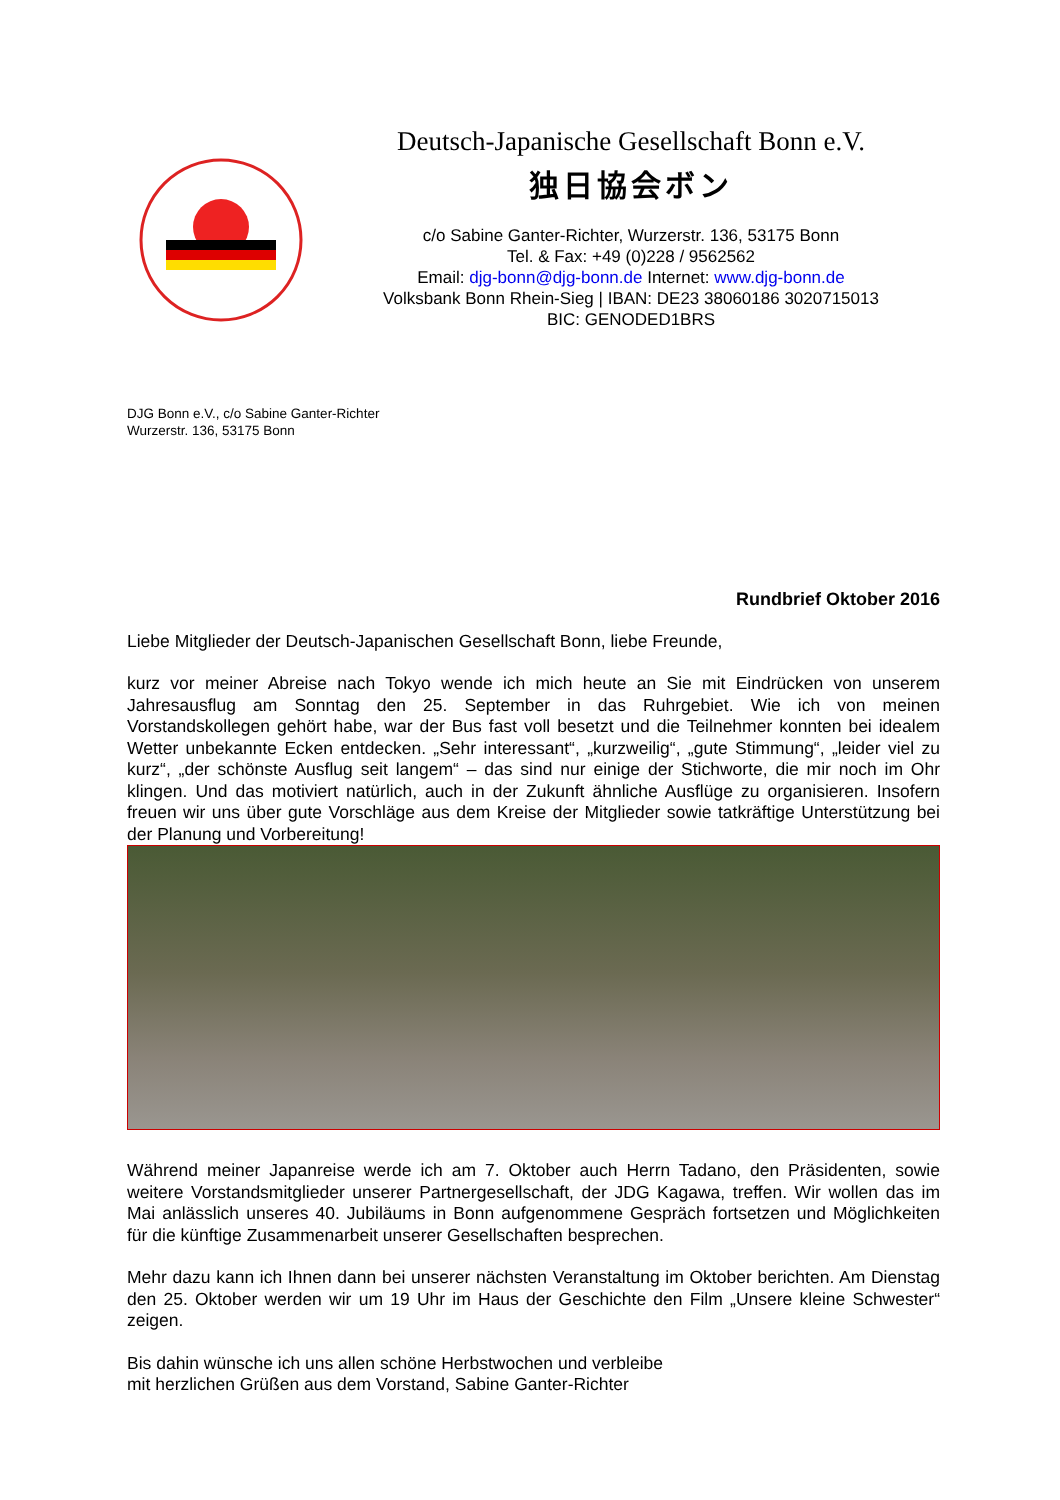Deutsch-Japanische Gesellschaft Bonn e.V.
独日協会ボン
c/o Sabine Ganter-Richter, Wurzerstr. 136, 53175 Bonn
Tel. & Fax: +49 (0)228 / 9562562
Email: djg-bonn@djg-bonn.de Internet: www.djg-bonn.de
Volksbank Bonn Rhein-Sieg | IBAN: DE23 38060186 3020715013
BIC: GENODED1BRS
DJG Bonn e.V., c/o Sabine Ganter-Richter
Wurzerstr. 136, 53175 Bonn
Rundbrief Oktober 2016
Liebe Mitglieder der Deutsch-Japanischen Gesellschaft Bonn, liebe Freunde,
kurz vor meiner Abreise nach Tokyo wende ich mich heute an Sie mit Eindrücken von unserem Jahresausflug am Sonntag den 25. September in das Ruhrgebiet. Wie ich von meinen Vorstandskollegen gehört habe, war der Bus fast voll besetzt und die Teilnehmer konnten bei idealem Wetter unbekannte Ecken entdecken. „Sehr interessant“, „kurzweilig“, „gute Stimmung“, „leider viel zu kurz“, „der schönste Ausflug seit langem“ – das sind nur einige der Stichworte, die mir noch im Ohr klingen. Und das motiviert natürlich, auch in der Zukunft ähnliche Ausflüge zu organisieren. Insofern freuen wir uns über gute Vorschläge aus dem Kreise der Mitglieder sowie tatkräftige Unterstützung bei der Planung und Vorbereitung!
Während meiner Japanreise werde ich am 7. Oktober auch Herrn Tadano, den Präsidenten, sowie weitere Vorstandsmitglieder unserer Partnergesellschaft, der JDG Kagawa, treffen. Wir wollen das im Mai anlässlich unseres 40. Jubiläums in Bonn aufgenommene Gespräch fortsetzen und Möglichkeiten für die künftige Zusammenarbeit unserer Gesellschaften besprechen.
Mehr dazu kann ich Ihnen dann bei unserer nächsten Veranstaltung im Oktober berichten. Am Dienstag den 25. Oktober werden wir um 19 Uhr im Haus der Geschichte den Film „Unsere kleine Schwester“ zeigen.
Bis dahin wünsche ich uns allen schöne Herbstwochen und verbleibe
mit herzlichen Grüßen aus dem Vorstand, Sabine Ganter-Richter